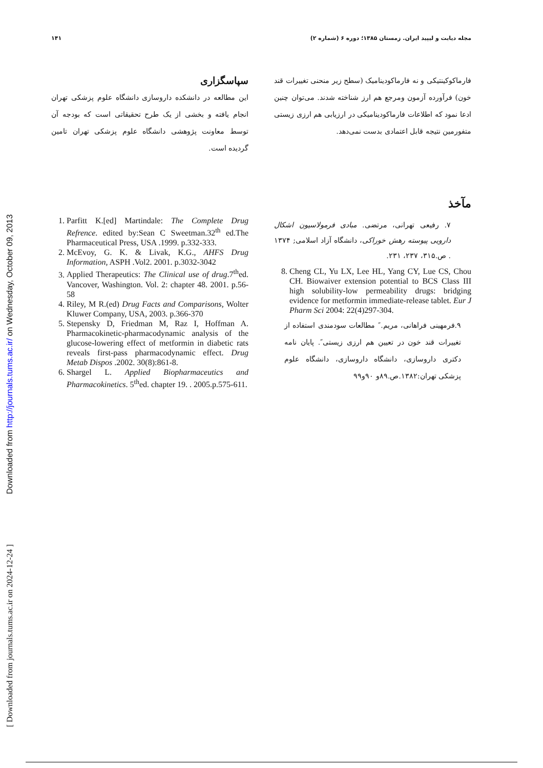Downloaded from http://journals.tums.ac.ir/ on Wednesday, October 09, 2013
[ Downloaded from journals.tums.ac.ir on 2024-12-24 ]
مجله دیابت و لیپید ایران. زمستان ۱۳۸۵؛ دوره ۶ (شماره ۲) ۱۴۱
فارماکوکینتیکی و نه فارماکودینامیک (سطح زیر منحنی تغییرات قند خون) فرآورده آزمون ومرجع هم ارز شناخته شدند. می‌توان چنین ادعا نمود که اطلاعات فارماکودینامیکی در ارزیابی هم ارزی زیستی متفورمین نتیجه قابل اعتمادی بدست نمی‌دهد.
سپاسگزاری
این مطالعه در دانشکده داروسازی دانشگاه علوم پزشکی تهران انجام یافته و بخشی از یک طرح تحقیقاتی است که بودجه آن توسط معاونت پژوهشی دانشگاه علوم پزشکی تهران تامین گردیده است.
مآخذ
۷. رفیعی تهرانی، مرتضی. مبادی فرمولاسیون اشکال دارویی پیوسته رهش خوراکی، دانشگاه آزاد اسلامی; ۱۳۷۴ . ص.۳۱۵، ۲۳۷، ۲۳۱.
8. Cheng CL, Yu LX, Lee HL, Yang CY, Lue CS, Chou CH. Biowaiver extension potential to BCS Class III high solubility-low permeability drugs: bridging evidence for metformin immediate-release tablet. Eur J Pharm Sci 2004: 22(4)297-304.
۹.فرمهینی فراهانی، مریم.″ مطالعات سودمندی استفاده از تغییرات قند خون در تعیین هم ارزی زیستی″. پایان نامه دکتری داروسازی، دانشگاه داروسازی، دانشگاه علوم پزشکی تهران:۱۳۸۲.ص.۸۹و ۹۰و۹۹
1. Parfitt K.[ed] Martindale: The Complete Drug Refrence. edited by:Sean C Sweetman.32<sup>th</sup> ed.The Pharmaceutical Press, USA .1999. p.332-333.
2. McEvoy, G. K. & Livak, K.G., AHFS Drug Information, ASPH .Vol2. 2001. p.3032-3042
3. Applied Therapeutics: The Clinical use of drug.7<sup>th</sup>ed. Vancover, Washington. Vol. 2: chapter 48. 2001. p.56-58
4. Riley, M R.(ed) Drug Facts and Comparisons, Wolter Kluwer Company, USA, 2003. p.366-370
5. Stepensky D, Friedman M, Raz I, Hoffman A. Pharmacokinetic-pharmacodynamic analysis of the glucose-lowering effect of metformin in diabetic rats reveals first-pass pharmacodynamic effect. Drug Metab Dispos .2002. 30(8):861-8.
6. Shargel L. Applied Biopharmaceutics and Pharmacokinetics. 5<sup>th</sup>ed. chapter 19. . 2005.p.575-611.